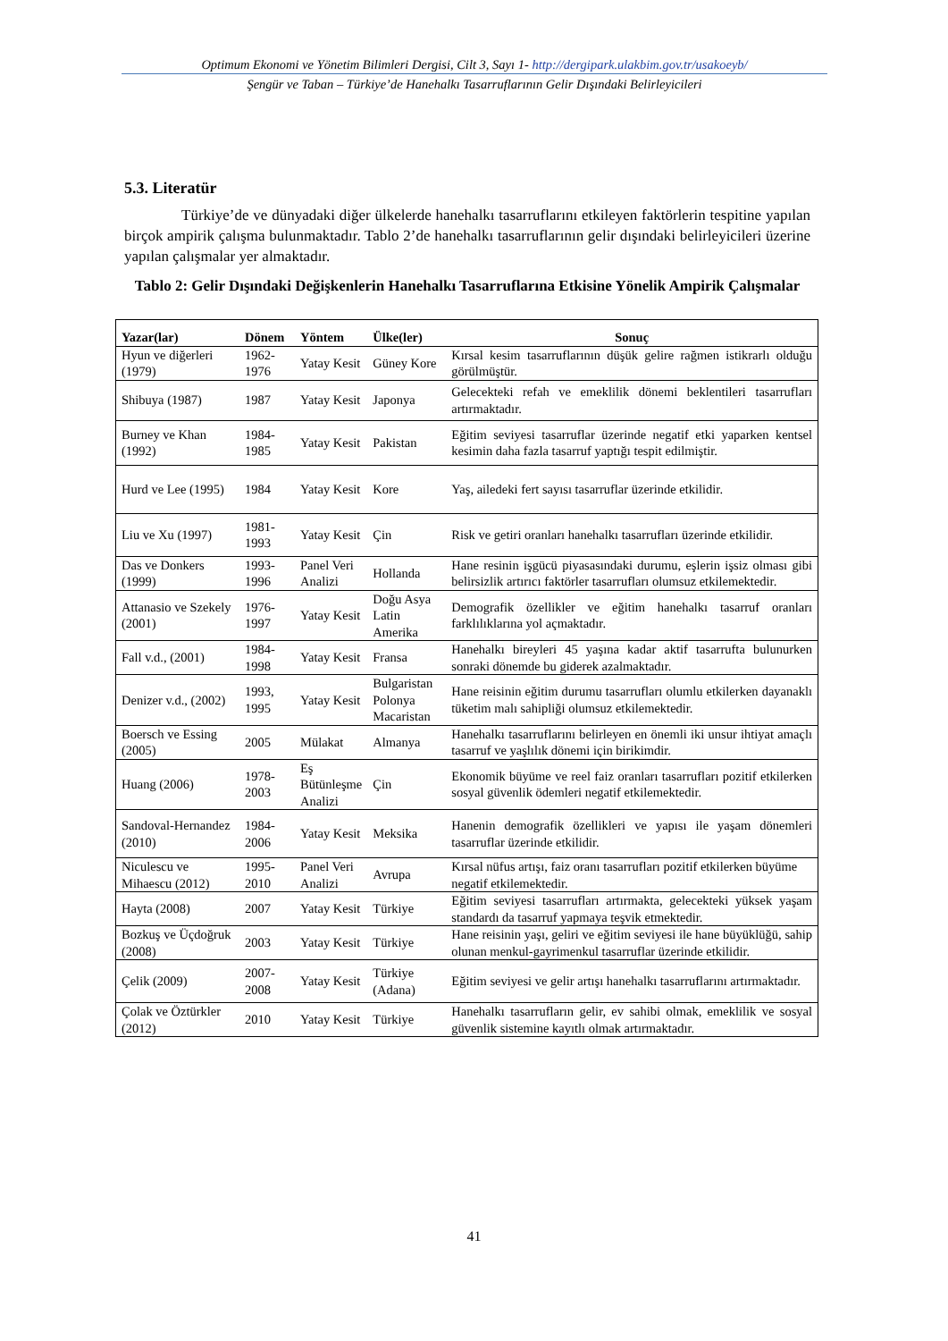Optimum Ekonomi ve Yönetim Bilimleri Dergisi, Cilt 3, Sayı 1- http://dergipark.ulakbim.gov.tr/usakoeyb/
Şengür ve Taban – Türkiye’de Hanehalkı Tasarruflarının Gelir Dışındaki Belirleyicileri
5.3. Literatür
Türkiye’de ve dünyadaki diğer ülkelerde hanehalkı tasarruflarını etkileyen faktörlerin tespitine yapılan birçok ampirik çalışma bulunmaktadır. Tablo 2’de hanehalkı tasarruflarının gelir dışındaki belirleyicileri üzerine yapılan çalışmalar yer almaktadır.
Tablo 2: Gelir Dışındaki Değişkenlerin Hanehalkı Tasarruflarına Etkisine Yönelik Ampirik Çalışmalar
| Yazar(lar) | Dönem | Yöntem | Ülke(ler) | Sonuç |
| --- | --- | --- | --- | --- |
| Hyun ve diğerleri (1979) | 1962-1976 | Yatay Kesit | Güney Kore | Kırsal kesim tasarruflarının düşük gelire rağmen istikrarlı olduğu görülmüştür. |
| Shibuya (1987) | 1987 | Yatay Kesit | Japonya | Gelecekteki refah ve emeklilik dönemi beklentileri tasarrufları artırmaktadır. |
| Burney ve Khan (1992) | 1984-1985 | Yatay Kesit | Pakistan | Eğitim seviyesi tasarruflar üzerinde negatif etki yaparken kentsel kesimin daha fazla tasarruf yaptığı tespit edilmiştir. |
| Hurd ve Lee (1995) | 1984 | Yatay Kesit | Kore | Yaş, ailedeki fert sayısı tasarruflar üzerinde etkilidir. |
| Liu ve Xu (1997) | 1981-1993 | Yatay Kesit | Çin | Risk ve getiri oranları hanehalkı tasarrufları üzerinde etkilidir. |
| Das ve Donkers (1999) | 1993-1996 | Panel Veri Analizi | Hollanda | Hane resinin işgücü piyasasındaki durumu, eşlerin işsiz olması gibi belirsizlik artırıcı faktörler tasarrufları olumsuz etkilemektedir. |
| Attanasio ve Szekely (2001) | 1976-1997 | Yatay Kesit | Doğu Asya Latin Amerika | Demografik özellikler ve eğitim hanehalkı tasarruf oranları farklılıklarına yol açmaktadır. |
| Fall v.d., (2001) | 1984-1998 | Yatay Kesit | Fransa | Hanehalkı bireyleri 45 yaşına kadar aktif tasarrufta bulunurken sonraki dönemde bu giderek azalmaktadır. |
| Denizer v.d., (2002) | 1993, 1995 | Yatay Kesit | Bulgaristan Polonya Macaristan | Hane reisinin eğitim durumu tasarrufları olumlu etkilerken dayanaklı tüketim malı sahipliği olumsuz etkilemektedir. |
| Boersch ve Essing (2005) | 2005 | Mülakat | Almanya | Hanehalkı tasarruflarını belirleyen en önemli iki unsur ihtiyat amaçlı tasarruf ve yaşlılık dönemi için birikimdir. |
| Huang (2006) | 1978-2003 | Eş Bütünleşme Analizi | Çin | Ekonomik büyüme ve reel faiz oranları tasarrufları pozitif etkilerken sosyal güvenlik ödemleri negatif etkilemektedir. |
| Sandoval-Hernandez (2010) | 1984-2006 | Yatay Kesit | Meksika | Hanenin demografik özellikleri ve yapısı ile yaşam dönemleri tasarruflar üzerinde etkilidir. |
| Niculescu ve Mihaescu (2012) | 1995-2010 | Panel Veri Analizi | Avrupa | Kırsal nüfus artışı, faiz oranı tasarrufları pozitif etkilerken büyüme negatif etkilemektedir. |
| Hayta (2008) | 2007 | Yatay Kesit | Türkiye | Eğitim seviyesi tasarrufları artırmakta, gelecekteki yüksek yaşam standardı da tasarruf yapmaya teşvik etmektedir. |
| Bozkuş ve Üçdoğruk (2008) | 2003 | Yatay Kesit | Türkiye | Hane reisinin yaşı, geliri ve eğitim seviyesi ile hane büyüklüğü, sahip olunan menkul-gayrimenkul tasarruflar üzerinde etkilidir. |
| Çelik (2009) | 2007-2008 | Yatay Kesit | Türkiye (Adana) | Eğitim seviyesi ve gelir artışı hanehalkı tasarruflarını artırmaktadır. |
| Çolak ve Öztürkler (2012) | 2010 | Yatay Kesit | Türkiye | Hanehalkı tasarrufların gelir, ev sahibi olmak, emeklilik ve sosyal güvenlik sistemine kayıtlı olmak artırmaktadır. |
41